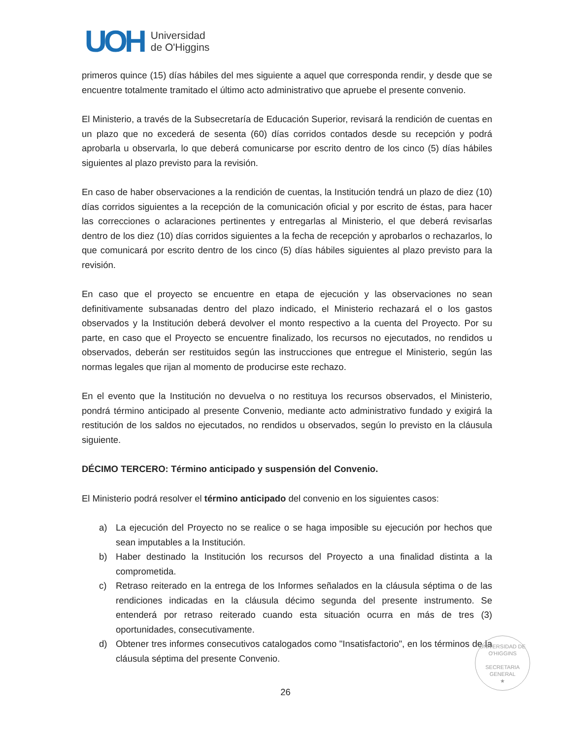UOH
Universidad
de O'Higgins
primeros quince (15) días hábiles del mes siguiente a aquel que corresponda rendir, y desde que se encuentre totalmente tramitado el último acto administrativo que apruebe el presente convenio.
El Ministerio, a través de la Subsecretaría de Educación Superior, revisará la rendición de cuentas en un plazo que no excederá de sesenta (60) días corridos contados desde su recepción y podrá aprobarla u observarla, lo que deberá comunicarse por escrito dentro de los cinco (5) días hábiles siguientes al plazo previsto para la revisión.
En caso de haber observaciones a la rendición de cuentas, la Institución tendrá un plazo de diez (10) días corridos siguientes a la recepción de la comunicación oficial y por escrito de éstas, para hacer las correcciones o aclaraciones pertinentes y entregarlas al Ministerio, el que deberá revisarlas dentro de los diez (10) días corridos siguientes a la fecha de recepción y aprobarlos o rechazarlos, lo que comunicará por escrito dentro de los cinco (5) días hábiles siguientes al plazo previsto para la revisión.
En caso que el proyecto se encuentre en etapa de ejecución y las observaciones no sean definitivamente subsanadas dentro del plazo indicado, el Ministerio rechazará el o los gastos observados y la Institución deberá devolver el monto respectivo a la cuenta del Proyecto. Por su parte, en caso que el Proyecto se encuentre finalizado, los recursos no ejecutados, no rendidos u observados, deberán ser restituidos según las instrucciones que entregue el Ministerio, según las normas legales que rijan al momento de producirse este rechazo.
En el evento que la Institución no devuelva o no restituya los recursos observados, el Ministerio, pondrá término anticipado al presente Convenio, mediante acto administrativo fundado y exigirá la restitución de los saldos no ejecutados, no rendidos u observados, según lo previsto en la cláusula siguiente.
DÉCIMO TERCERO: Término anticipado y suspensión del Convenio.
El Ministerio podrá resolver el término anticipado del convenio en los siguientes casos:
a) La ejecución del Proyecto no se realice o se haga imposible su ejecución por hechos que sean imputables a la Institución.
b) Haber destinado la Institución los recursos del Proyecto a una finalidad distinta a la comprometida.
c) Retraso reiterado en la entrega de los Informes señalados en la cláusula séptima o de las rendiciones indicadas en la cláusula décimo segunda del presente instrumento. Se entenderá por retraso reiterado cuando esta situación ocurra en más de tres (3) oportunidades, consecutivamente.
d) Obtener tres informes consecutivos catalogados como "Insatisfactorio", en los términos de la cláusula séptima del presente Convenio.
UNIVERSIDAD DE O'HIGGINS
SECRETARIA
GENERAL
★
26